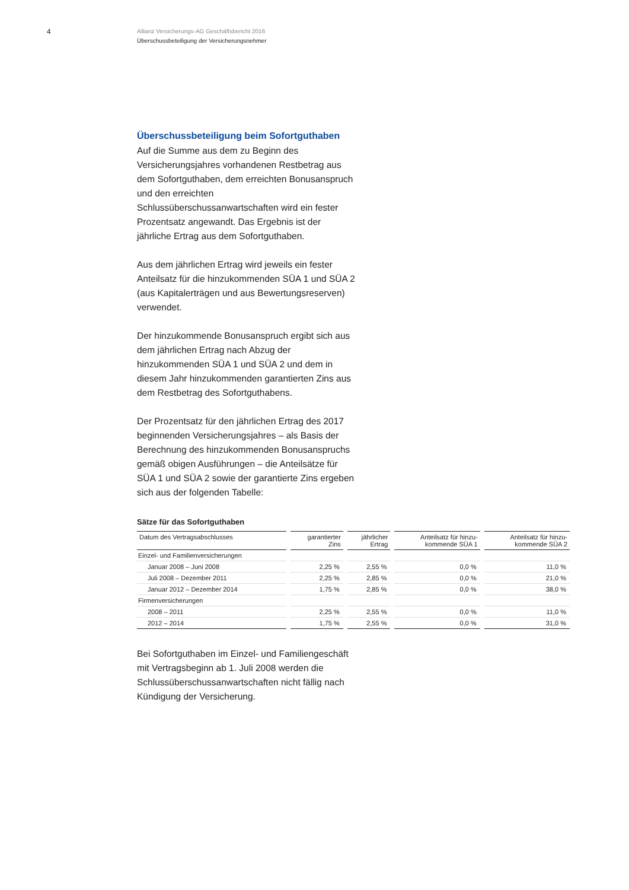4
Allianz Versicherungs-AG Geschäftsbericht 2016
Überschussbeteiligung der Versicherungsnehmer
Überschussbeteiligung beim Sofortguthaben
Auf die Summe aus dem zu Beginn des Versicherungsjahres vorhandenen Restbetrag aus dem Sofortguthaben, dem erreichten Bonusanspruch und den erreichten Schlussüberschussanwartschaften wird ein fester Prozentsatz angewandt. Das Ergebnis ist der jährliche Ertrag aus dem Sofortguthaben.
Aus dem jährlichen Ertrag wird jeweils ein fester Anteilsatz für die hinzukommenden SÜA 1 und SÜA 2 (aus Kapitalerträgen und aus Bewertungsreserven) verwendet.
Der hinzukommende Bonusanspruch ergibt sich aus dem jährlichen Ertrag nach Abzug der hinzukommenden SÜA 1 und SÜA 2 und dem in diesem Jahr hinzukommenden garantierten Zins aus dem Restbetrag des Sofortguthabens.
Der Prozentsatz für den jährlichen Ertrag des 2017 beginnenden Versicherungsjahres – als Basis der Berechnung des hinzukommenden Bonusanspruchs gemäß obigen Ausführungen – die Anteilsätze für SÜA 1 und SÜA 2 sowie der garantierte Zins ergeben sich aus der folgenden Tabelle:
Sätze für das Sofortguthaben
| Datum des Vertragsabschlusses | garantierter Zins | jährlicher Ertrag | Anteilsatz für hinzu- kommende SÜA 1 | Anteilsatz für hinzu- kommende SÜA 2 |
| --- | --- | --- | --- | --- |
| Einzel- und Familienversicherungen | | | | |
| Januar 2008 – Juni 2008 | 2,25 % | 2,55 % | 0,0 % | 11,0 % |
| Juli 2008 – Dezember 2011 | 2,25 % | 2,85 % | 0,0 % | 21,0 % |
| Januar 2012 – Dezember 2014 | 1,75 % | 2,85 % | 0,0 % | 38,0 % |
| Firmenversicherungen | | | | |
| 2008 – 2011 | 2,25 % | 2,55 % | 0,0 % | 11,0 % |
| 2012 – 2014 | 1,75 % | 2,55 % | 0,0 % | 31,0 % |
Bei Sofortguthaben im Einzel- und Familiengeschäft mit Vertragsbeginn ab 1. Juli 2008 werden die Schlussüberschussanwartschaften nicht fällig nach Kündigung der Versicherung.